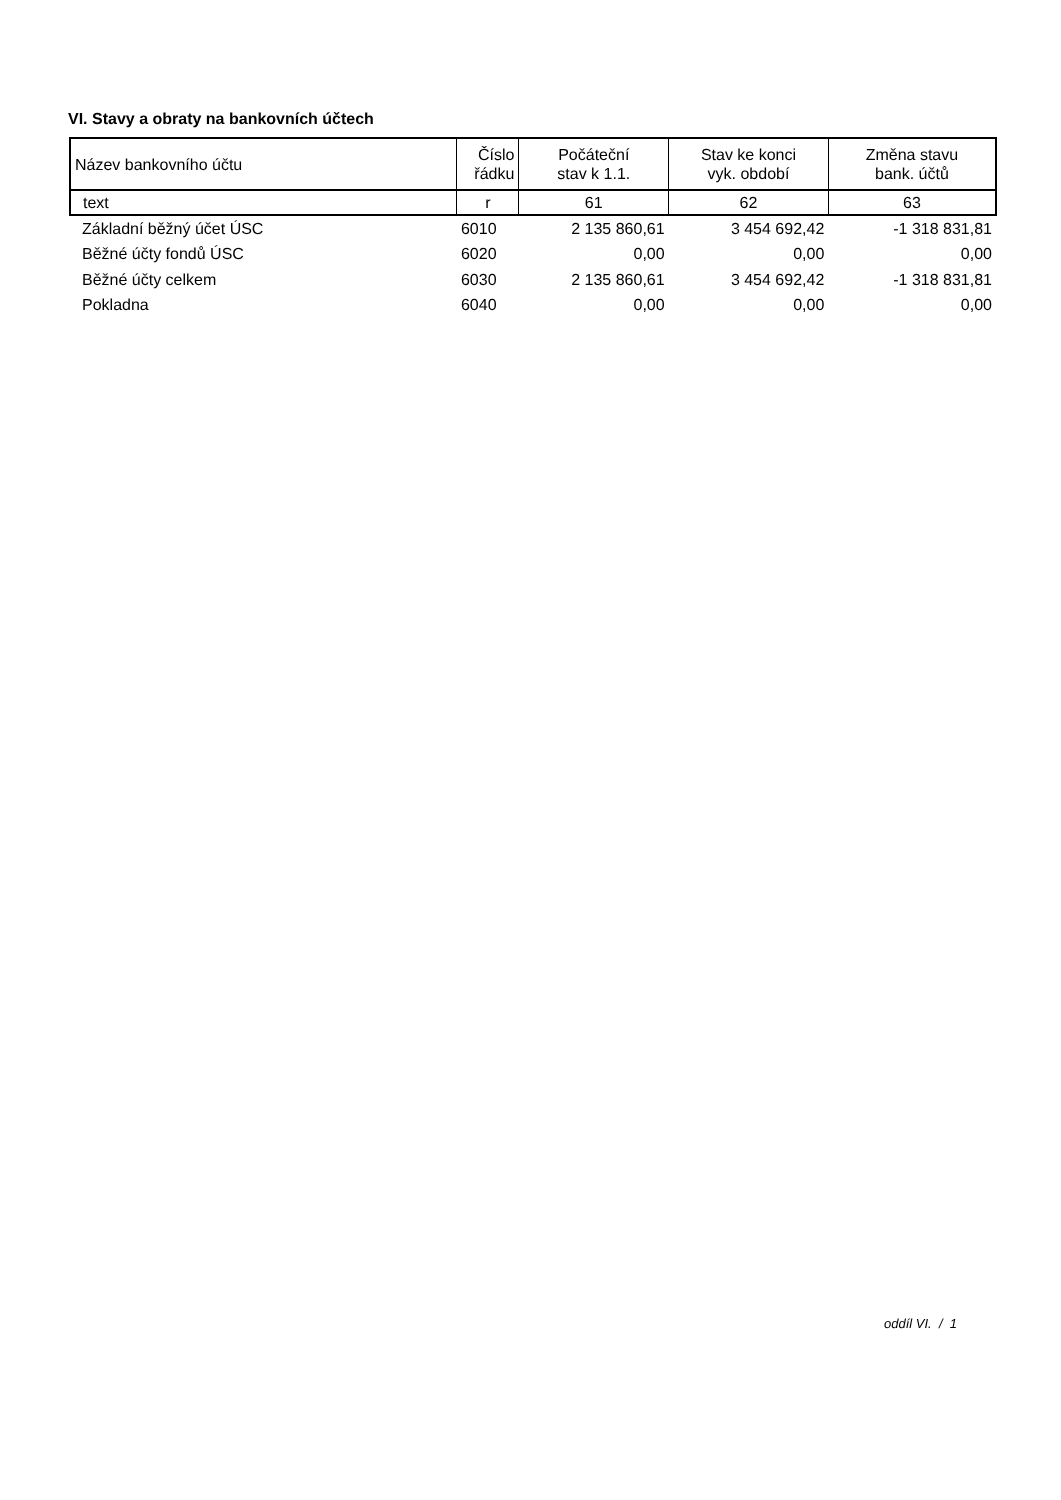VI. Stavy a obraty na bankovních účtech
| Název bankovního účtu | Číslo řádku | Počáteční stav k 1.1. | Stav ke konci vyk. období | Změna stavu bank. účtů |
| --- | --- | --- | --- | --- |
| text | r | 61 | 62 | 63 |
| Základní běžný účet ÚSC | 6010 | 2 135 860,61 | 3 454 692,42 | -1 318 831,81 |
| Běžné účty fondů ÚSC | 6020 | 0,00 | 0,00 | 0,00 |
| Běžné účty celkem | 6030 | 2 135 860,61 | 3 454 692,42 | -1 318 831,81 |
| Pokladna | 6040 | 0,00 | 0,00 | 0,00 |
oddíl VI. / 1